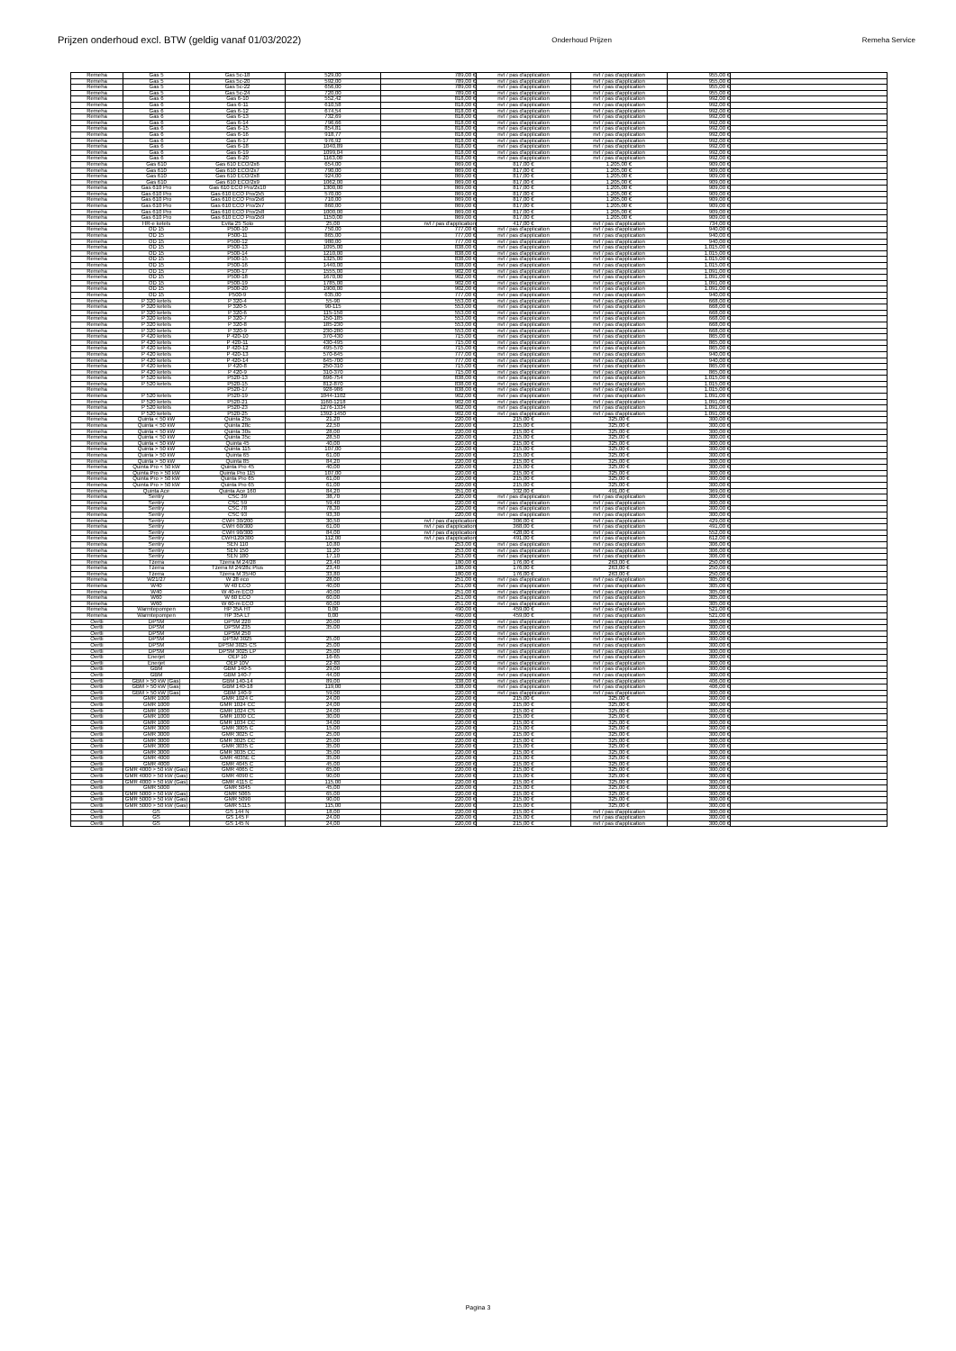Prijzen onderhoud excl. BTW (geldig vanaf 01/03/2022) Onderhoud Prijzen Remeha Service
| Remeha | Gas 5 | Gas 5c-18 | 529,00 | 789,00 € | nvt / pas d'application | nvt / pas d'application | 955,00 € | |
| Remeha | Gas 5 | Gas 5c-20 | 592,00 | 789,00 € | nvt / pas d'application | nvt / pas d'application | 955,00 € | |
| Remeha | Gas 5 | Gas 5c-22 | 656,00 | 789,00 € | nvt / pas d'application | nvt / pas d'application | 955,00 € | |
| Remeha | Gas 5 | Gas 5c-24 | 720,00 | 789,00 € | nvt / pas d'application | nvt / pas d'application | 955,00 € | |
| Remeha | Gas 6 | Gas 6-10 | 552,42 | 818,00 € | nvt / pas d'application | nvt / pas d'application | 992,00 € | |
| Remeha | Gas 6 | Gas 6-11 | 610,58 | 818,00 € | nvt / pas d'application | nvt / pas d'application | 992,00 € | |
| Remeha | Gas 6 | Gas 6-12 | 674,54 | 818,00 € | nvt / pas d'application | nvt / pas d'application | 992,00 € | |
| Remeha | Gas 6 | Gas 6-13 | 732,69 | 818,00 € | nvt / pas d'application | nvt / pas d'application | 992,00 € | |
| Remeha | Gas 6 | Gas 6-14 | 796,66 | 818,00 € | nvt / pas d'application | nvt / pas d'application | 992,00 € | |
| Remeha | Gas 6 | Gas 6-15 | 854,81 | 818,00 € | nvt / pas d'application | nvt / pas d'application | 992,00 € | |
| Remeha | Gas 6 | Gas 6-16 | 918,77 | 818,00 € | nvt / pas d'application | nvt / pas d'application | 992,00 € | |
| Remeha | Gas 6 | Gas 6-17 | 976,92 | 818,00 € | nvt / pas d'application | nvt / pas d'application | 992,00 € | |
| Remeha | Gas 6 | Gas 6-18 | 1040,89 | 818,00 € | nvt / pas d'application | nvt / pas d'application | 992,00 € | |
| Remeha | Gas 6 | Gas 6-19 | 1099,04 | 818,00 € | nvt / pas d'application | nvt / pas d'application | 992,00 € | |
| Remeha | Gas 6 | Gas 6-20 | 1163,00 | 818,00 € | nvt / pas d'application | nvt / pas d'application | 992,00 € | |
| Remeha | Gas 610 | Gas 610 ECO/2x6 | 654,00 | 869,00 € | 817,00 € | 1.205,00 € | 909,00 € | |
| Remeha | Gas 610 | Gas 610 ECO/2x7 | 790,00 | 869,00 € | 817,00 € | 1.205,00 € | 909,00 € | |
| Remeha | Gas 610 | Gas 610 ECO/2x8 | 924,00 | 869,00 € | 817,00 € | 1.205,00 € | 909,00 € | |
| Remeha | Gas 610 | Gas 610 ECO/2x9 | 1062,00 | 869,00 € | 817,00 € | 1.205,00 € | 909,00 € | |
| Remeha | Gas 610 Pro | Gas 610 ECO Pro/2x10 | 1300,00 | 869,00 € | 817,00 € | 1.205,00 € | 909,00 € | |
| Remeha | Gas 610 Pro | Gas 610 ECO Pro/2x5 | 570,00 | 869,00 € | 817,00 € | 1.205,00 € | 909,00 € | |
| Remeha | Gas 610 Pro | Gas 610 ECO Pro/2x6 | 710,00 | 869,00 € | 817,00 € | 1.205,00 € | 909,00 € | |
| Remeha | Gas 610 Pro | Gas 610 ECO Pro/2x7 | 860,00 | 869,00 € | 817,00 € | 1.205,00 € | 909,00 € | |
| Remeha | Gas 610 Pro | Gas 610 ECO Pro/2x8 | 1000,00 | 869,00 € | 817,00 € | 1.205,00 € | 909,00 € | |
| Remeha | Gas 610 Pro | Gas 610 ECO Pro/2x9 | 1150,00 | 869,00 € | 817,00 € | 1.205,00 € | 909,00 € | |
| Remeha | HR-e ketels | Evita 25 Solo | 25,00 | nvt / pas d'application | 417,00 € | nvt / pas d'application | 734,00 € | |
| Remeha | OD 15 | P500-10 | 750,00 | 777,00 € | nvt / pas d'application | nvt / pas d'application | 940,00 € | |
| Remeha | OD 15 | P500-11 | 865,00 | 777,00 € | nvt / pas d'application | nvt / pas d'application | 940,00 € | |
| Remeha | OD 15 | P500-12 | 980,00 | 777,00 € | nvt / pas d'application | nvt / pas d'application | 940,00 € | |
| Remeha | OD 15 | P500-13 | 1095,00 | 838,00 € | nvt / pas d'application | nvt / pas d'application | 1.015,00 € | |
| Remeha | OD 15 | P500-14 | 1210,00 | 838,00 € | nvt / pas d'application | nvt / pas d'application | 1.015,00 € | |
| Remeha | OD 15 | P500-15 | 1325,00 | 838,00 € | nvt / pas d'application | nvt / pas d'application | 1.015,00 € | |
| Remeha | OD 15 | P500-16 | 1440,00 | 838,00 € | nvt / pas d'application | nvt / pas d'application | 1.015,00 € | |
| Remeha | OD 15 | P500-17 | 1555,00 | 902,00 € | nvt / pas d'application | nvt / pas d'application | 1.091,00 € | |
| Remeha | OD 15 | P500-18 | 1670,00 | 902,00 € | nvt / pas d'application | nvt / pas d'application | 1.091,00 € | |
| Remeha | OD 15 | P500-19 | 1785,00 | 902,00 € | nvt / pas d'application | nvt / pas d'application | 1.091,00 € | |
| Remeha | OD 15 | P500-20 | 1900,00 | 902,00 € | nvt / pas d'application | nvt / pas d'application | 1.091,00 € | |
| Remeha | OD 15 | P500-9 | 635,00 | 777,00 € | nvt / pas d'application | nvt / pas d'application | 940,00 € | |
| Remeha | P 320 ketels | P 320-4 | 55-90 | 553,00 € | nvt / pas d'application | nvt / pas d'application | 668,00 € | |
| Remeha | P 320 ketels | P 320-5 | 90-115 | 553,00 € | nvt / pas d'application | nvt / pas d'application | 668,00 € | |
| Remeha | P 320 ketels | P 320-6 | 115-150 | 553,00 € | nvt / pas d'application | nvt / pas d'application | 668,00 € | |
| Remeha | P 320 ketels | P 320-7 | 150-185 | 553,00 € | nvt / pas d'application | nvt / pas d'application | 668,00 € | |
| Remeha | P 320 ketels | P 320-8 | 185-230 | 553,00 € | nvt / pas d'application | nvt / pas d'application | 668,00 € | |
| Remeha | P 320 ketels | P 320-9 | 230-280 | 553,00 € | nvt / pas d'application | nvt / pas d'application | 668,00 € | |
| Remeha | P 420 ketels | P 420-10 | 370-430 | 715,00 € | nvt / pas d'application | nvt / pas d'application | 865,00 € | |
| Remeha | P 420 ketels | P 420-11 | 430-495 | 715,00 € | nvt / pas d'application | nvt / pas d'application | 865,00 € | |
| Remeha | P 420 ketels | P 420-12 | 495-570 | 715,00 € | nvt / pas d'application | nvt / pas d'application | 865,00 € | |
| Remeha | P 420 ketels | P 420-13 | 570-645 | 777,00 € | nvt / pas d'application | nvt / pas d'application | 940,00 € | |
| Remeha | P 420 ketels | P 420-14 | 645-700 | 777,00 € | nvt / pas d'application | nvt / pas d'application | 940,00 € | |
| Remeha | P 420 ketels | P 420-8 | 250-310 | 715,00 € | nvt / pas d'application | nvt / pas d'application | 865,00 € | |
| Remeha | P 420 ketels | P 420-9 | 310-370 | 715,00 € | nvt / pas d'application | nvt / pas d'application | 865,00 € | |
| Remeha | P 520 ketels | P520-13 | 696-754 | 838,00 € | nvt / pas d'application | nvt / pas d'application | 1.015,00 € | |
| Remeha | P 520 ketels | P520-15 | 812-870 | 838,00 € | nvt / pas d'application | nvt / pas d'application | 1.015,00 € | |
| Remeha | | P520-17 | 928-986 | 838,00 € | nvt / pas d'application | nvt / pas d'application | 1.015,00 € | |
| Remeha | P 520 ketels | P520-19 | 1044-1102 | 902,00 € | nvt / pas d'application | nvt / pas d'application | 1.091,00 € | |
| Remeha | P 520 ketels | P520-21 | 1160-1218 | 902,00 € | nvt / pas d'application | nvt / pas d'application | 1.091,00 € | |
| Remeha | P 520 ketels | P520-23 | 1276-1334 | 902,00 € | nvt / pas d'application | nvt / pas d'application | 1.091,00 € | |
| Remeha | P 520 ketels | P520-25 | 1392-1450 | 902,00 € | nvt / pas d'application | nvt / pas d'application | 1.091,00 € | |
| Remeha | Quinta < 50 kW | Quinta 25s | 21,20 | 220,00 € | 215,00 € | 325,00 € | 300,00 € | |
| Remeha | Quinta < 50 kW | Quinta 28c | 22,50 | 220,00 € | 215,00 € | 325,00 € | 300,00 € | |
| Remeha | Quinta < 50 kW | Quinta 30s | 28,00 | 220,00 € | 215,00 € | 325,00 € | 300,00 € | |
| Remeha | Quinta < 50 kW | Quinta 35c | 28,50 | 220,00 € | 215,00 € | 325,00 € | 300,00 € | |
| Remeha | Quinta < 50 kW | Quinta 45 | 40,00 | 220,00 € | 215,00 € | 325,00 € | 300,00 € | |
| Remeha | Quinta > 50 kW | Quinta 115 | 107,00 | 220,00 € | 215,00 € | 325,00 € | 300,00 € | |
| Remeha | Quinta > 50 kW | Quinta 65 | 61,00 | 220,00 € | 215,00 € | 325,00 € | 300,00 € | |
| Remeha | Quinta > 50 kW | Quinta 85 | 84,20 | 220,00 € | 215,00 € | 325,00 € | 300,00 € | |
| Remeha | Quinta Pro < 50 kW | Quinta Pro 45 | 40,00 | 220,00 € | 215,00 € | 325,00 € | 300,00 € | |
| Remeha | Quinta Pro > 50 kW | Quinta Pro 115 | 107,00 | 220,00 € | 215,00 € | 325,00 € | 300,00 € | |
| Remeha | Quinta Pro > 50 kW | Quinta Pro 65 | 61,00 | 220,00 € | 215,00 € | 325,00 € | 300,00 € | |
| Remeha | Quinta Pro > 50 kW | Quinta Pro 65 | 61,00 | 220,00 € | 215,00 € | 325,00 € | 300,00 € | |
| Remeha | Quinta Ace | Quinta Ace 160 | 84,20 | 351,00 € | 332,00 € | 491,00 € | 369,00 € | |
| Remeha | Sentry | CSC 39 | 38,70 | 220,00 € | nvt / pas d'application | nvt / pas d'application | 300,00 € | |
| Remeha | Sentry | CSC 59 | 59,40 | 220,00 € | nvt / pas d'application | nvt / pas d'application | 300,00 € | |
| Remeha | Sentry | CSC 78 | 78,30 | 220,00 € | nvt / pas d'application | nvt / pas d'application | 300,00 € | |
| Remeha | Sentry | CSC 93 | 93,30 | 220,00 € | nvt / pas d'application | nvt / pas d'application | 300,00 € | |
| Remeha | Sentry | CWH 30/200 | 30,50 | nvt / pas d'application | 306,00 € | nvt / pas d'application | 429,00 € | |
| Remeha | Sentry | CWH 60/300 | 61,00 | nvt / pas d'application | 368,00 € | nvt / pas d'application | 491,00 € | |
| Remeha | Sentry | CWH 90/300 | 84,00 | nvt / pas d'application | 428,00 € | nvt / pas d'application | 552,00 € | |
| Remeha | Sentry | CWH120/300 | 112,00 | nvt / pas d'application | 491,00 € | nvt / pas d'application | 612,00 € | |
| Remeha | Sentry | SEN 110 | 10,80 | 253,00 € | nvt / pas d'application | nvt / pas d'application | 306,00 € | |
| Remeha | Sentry | SEN 150 | 11,20 | 253,00 € | nvt / pas d'application | nvt / pas d'application | 306,00 € | |
| Remeha | Sentry | SEN 180 | 17,10 | 253,00 € | nvt / pas d'application | nvt / pas d'application | 306,00 € | |
| Remeha | Tzerra | Tzerra M 24/28 | 23,40 | 180,00 € | 176,00 € | 263,00 € | 250,00 € | |
| Remeha | Tzerra | Tzerra M 24/28c Plus | 23,40 | 180,00 € | 176,00 € | 263,00 € | 250,00 € | |
| Remeha | Tzerra | Tzerra M 35/40 | 33,80 | 180,00 € | 176,00 € | 263,00 € | 250,00 € | |
| Remeha | W21/27 | W 28 eco | 28,00 | 251,00 € | nvt / pas d'application | nvt / pas d'application | 305,00 € | |
| Remeha | W40 | W 40 ECO | 40,00 | 251,00 € | nvt / pas d'application | nvt / pas d'application | 305,00 € | |
| Remeha | W40 | W 40-m ECO | 40,00 | 251,00 € | nvt / pas d'application | nvt / pas d'application | 305,00 € | |
| Remeha | W60 | W 60 ECO | 60,00 | 251,00 € | nvt / pas d'application | nvt / pas d'application | 305,00 € | |
| Remeha | W60 | W 60-m ECO | 60,00 | 251,00 € | nvt / pas d'application | nvt / pas d'application | 305,00 € | |
| Remeha | Warmtepompen | HP 35A HT | 0,00 | 490,00 € | 459,00 € | nvt / pas d'application | 521,00 € | |
| Remeha | Warmtepompen | HP 35A LT | 0,00 | 490,00 € | 459,00 € | nvt / pas d'application | 521,00 € | |
| Oertli | DPSM | DPSM 220 | 20,00 | 220,00 € | nvt / pas d'application | nvt / pas d'application | 300,00 € | |
| Oertli | DPSM | DPSM 235 | 35,00 | 220,00 € | nvt / pas d'application | nvt / pas d'application | 300,00 € | |
| Oertli | DPSM | DPSM 250 | | 220,00 € | nvt / pas d'application | nvt / pas d'application | 300,00 € | |
| Oertli | DPSM | DPSM 3025 | 25,00 | 220,00 € | nvt / pas d'application | nvt / pas d'application | 300,00 € | |
| Oertli | DPSM | DPSM 3025 CS | 25,00 | 220,00 € | nvt / pas d'application | nvt / pas d'application | 300,00 € | |
| Oertli | DPSM | DPSM 3025 LP | 25,00 | 220,00 € | nvt / pas d'application | nvt / pas d'application | 300,00 € | |
| Oertli | Enerjet | OEP 10 | 16-65 | 220,00 € | nvt / pas d'application | nvt / pas d'application | 300,00 € | |
| Oertli | Enerjet | OEP 10V | 22-83 | 220,00 € | nvt / pas d'application | nvt / pas d'application | 300,00 € | |
| Oertli | GBM | GBM 140-5 | 29,00 | 220,00 € | nvt / pas d'application | nvt / pas d'application | 300,00 € | |
| Oertli | GBM | GBM 140-7 | 44,00 | 220,00 € | nvt / pas d'application | nvt / pas d'application | 300,00 € | |
| Oertli | GBM > 50 kW (Gas) | GBM 140-14 | 89,00 | 338,00 € | nvt / pas d'application | nvt / pas d'application | 406,00 € | |
| Oertli | GBM > 50 kW (Gas) | GBM 140-18 | 119,00 | 338,00 € | nvt / pas d'application | nvt / pas d'application | 406,00 € | |
| Oertli | GBM > 50 kW (Gas) | GBM 140-9 | 59,00 | 220,00 € | nvt / pas d'application | nvt / pas d'application | 300,00 € | |
| Oertli | GMR 1000 | GMR 1024 C | 24,00 | 220,00 € | 215,00 € | 325,00 € | 300,00 € | |
| Oertli | GMR 1000 | GMR 1024 CC | 24,00 | 220,00 € | 215,00 € | 325,00 € | 300,00 € | |
| Oertli | GMR 1000 | GMR 1024 CS | 24,00 | 220,00 € | 215,00 € | 325,00 € | 300,00 € | |
| Oertli | GMR 1000 | GMR 1030 CC | 30,00 | 220,00 € | 215,00 € | 325,00 € | 300,00 € | |
| Oertli | GMR 1000 | GMR 1034 CC | 34,00 | 220,00 € | 215,00 € | 325,00 € | 300,00 € | |
| Oertli | GMR 3000 | GMR 3005 C | 15,00 | 220,00 € | 215,00 € | 325,00 € | 300,00 € | |
| Oertli | GMR 3000 | GMR 3025 C | 25,00 | 220,00 € | 215,00 € | 325,00 € | 300,00 € | |
| Oertli | GMR 3000 | GMR 3025 CC | 25,00 | 220,00 € | 215,00 € | 325,00 € | 300,00 € | |
| Oertli | GMR 3000 | GMR 3035 C | 35,00 | 220,00 € | 215,00 € | 325,00 € | 300,00 € | |
| Oertli | GMR 3000 | GMR 3035 CC | 35,00 | 220,00 € | 215,00 € | 325,00 € | 300,00 € | |
| Oertli | GMR 4000 | GMR 4035E C | 35,00 | 220,00 € | 215,00 € | 325,00 € | 300,00 € | |
| Oertli | GMR 4000 | GMR 4045 C | 45,00 | 220,00 € | 215,00 € | 325,00 € | 300,00 € | |
| Oertli | GMR 4000 > 50 kW (Gas) | GMR 4065 C | 65,00 | 220,00 € | 215,00 € | 325,00 € | 300,00 € | |
| Oertli | GMR 4000 > 50 kW (Gas) | GMR 4090 C | 90,00 | 220,00 € | 215,00 € | 325,00 € | 300,00 € | |
| Oertli | GMR 4000 > 50 kW (Gas) | GMR 4115 C | 115,00 | 220,00 € | 215,00 € | 325,00 € | 300,00 € | |
| Oertli | GMR 5000 | GMR 5045 | 45,00 | 220,00 € | 215,00 € | 325,00 € | 300,00 € | |
| Oertli | GMR 5000 > 50 kW (Gas) | GMR 5065 | 65,00 | 220,00 € | 215,00 € | 325,00 € | 300,00 € | |
| Oertli | GMR 5000 > 50 kW (Gas) | GMR 5090 | 90,00 | 220,00 € | 215,00 € | 325,00 € | 300,00 € | |
| Oertli | GMR 5000 > 50 kW (Gas) | GMR 5115 | 115,00 | 220,00 € | 215,00 € | 325,00 € | 300,00 € | |
| Oertli | GS | GS 144 N | 18,00 | 220,00 € | 215,00 € | nvt / pas d'application | 300,00 € | |
| Oertli | GS | GS 145 F | 24,00 | 220,00 € | 215,00 € | nvt / pas d'application | 300,00 € | |
| Oertli | GS | GS 145 N | 24,00 | 220,00 € | 215,00 € | nvt / pas d'application | 300,00 € | |
Pagina 3